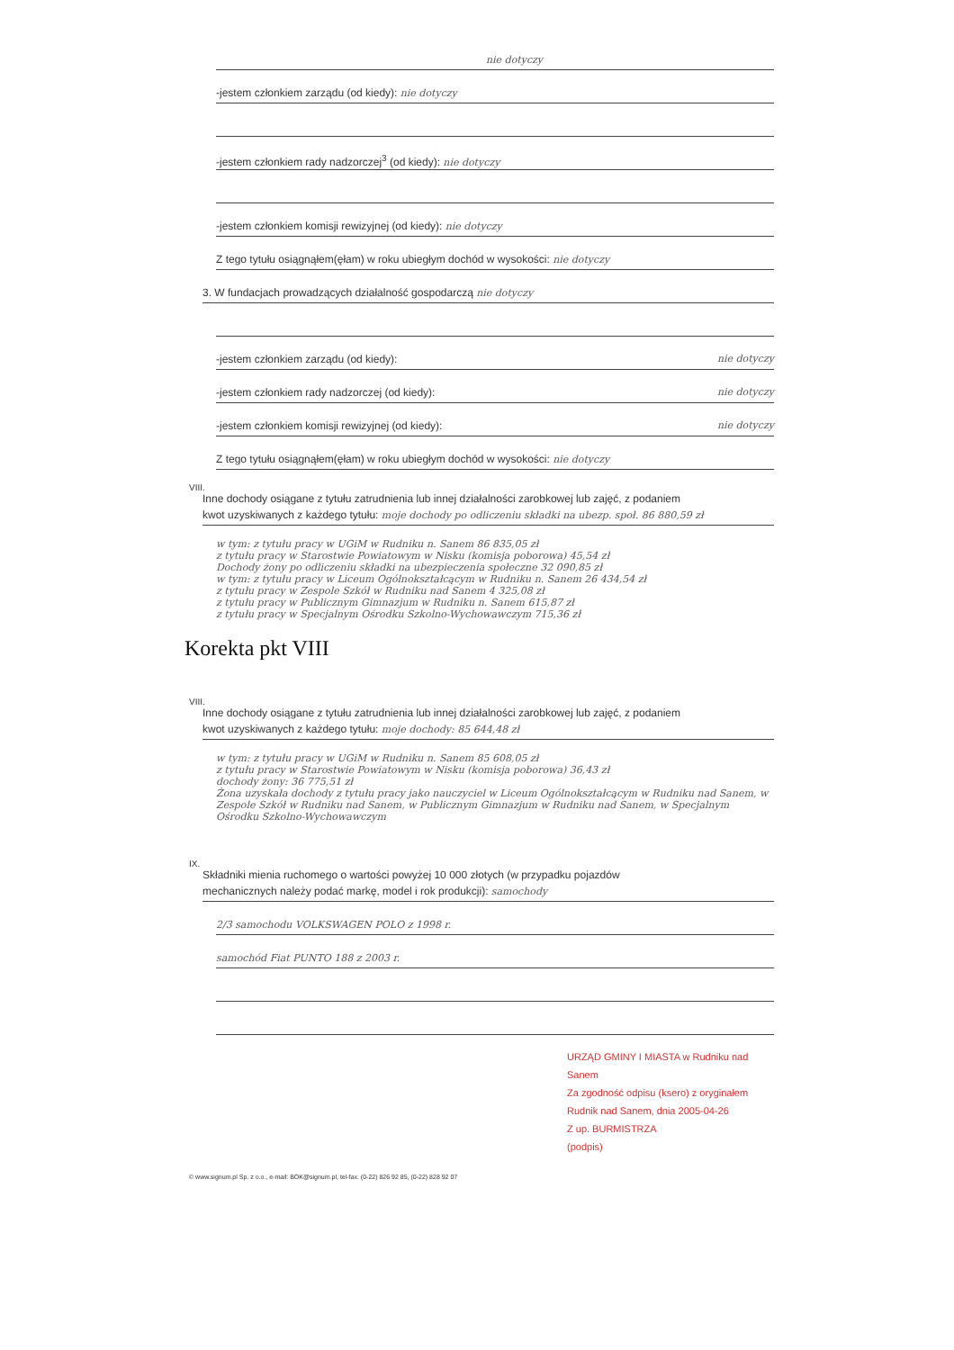nie dotyczy
-jestem członkiem zarządu (od kiedy): nie dotyczy
-jestem członkiem rady nadzorczej<sup>3</sup> (od kiedy): nie dotyczy
-jestem członkiem komisji rewizyjnej (od kiedy): nie dotyczy
Z tego tytułu osiągnąłem(ęłam) w roku ubiegłym dochód w wysokości: nie dotyczy
3. W fundacjach prowadzących działalność gospodarczą nie dotyczy
-jestem członkiem zarządu (od kiedy): nie dotyczy
-jestem członkiem rady nadzorczej (od kiedy): nie dotyczy
-jestem członkiem komisji rewizyjnej (od kiedy): nie dotyczy
Z tego tytułu osiągnąłem(ęłam) w roku ubiegłym dochód w wysokości: nie dotyczy
VIII.
Inne dochody osiągane z tytułu zatrudnienia lub innej działalności zarobkowej lub zajęć, z podaniem
kwot uzyskiwanych z każdego tytułu: moje dochody po odliczeniu składki na ubezp. społ. 86 880,59 zł
w tym: z tytułu pracy w UGiM w Rudniku n. Sanem 86 835,05 zł
z tytułu pracy w Starostwie Powiatowym w Nisku (komisja poborowa) 45,54 zł
Dochody żony po odliczeniu składki na ubezpieczenia społeczne 32 090,85 zł
w tym: z tytułu pracy w Liceum Ogólnokształcącym w Rudniku n. Sanem 26 434,54 zł
z tytułu pracy w Zespole Szkół w Rudniku nad Sanem 4 325,08 zł
z tytułu pracy w Publicznym Gimnazjum w Rudniku n. Sanem 615,87 zł
z tytułu pracy w Specjalnym Ośrodku Szkolno-Wychowawczym 715,36 zł
Korekta pkt VIII
VIII.
Inne dochody osiągane z tytułu zatrudnienia lub innej działalności zarobkowej lub zajęć, z podaniem
kwot uzyskiwanych z każdego tytułu: moje dochody: 85 644,48 zł
w tym: z tytułu pracy w UGiM w Rudniku n. Sanem 85 608,05 zł
z tytułu pracy w Starostwie Powiatowym w Nisku (komisja poborowa) 36,43 zł
dochody żony: 36 775,51 zł
Żona uzyskała dochody z tytułu pracy jako nauczyciel w Liceum Ogólnokształcącym w Rudniku nad Sanem, w Zespole Szkół w Rudniku nad Sanem, w Publicznym Gimnazjum w Rudniku nad Sanem, w Specjalnym Ośrodku Szkolno-Wychowawczym
IX.
Składniki mienia ruchomego o wartości powyżej 10 000 złotych (w przypadku pojazdów
mechanicznych należy podać markę, model i rok produkcji): samochody
2/3 samochodu VOLKSWAGEN POLO z 1998 r.
samochód Fiat PUNTO 188 z 2003 r.
URZĄD GMINY I MIASTA w Rudniku nad Sanem
Za zgodność odpisu (ksero) z oryginałem
Rudnik nad Sanem, dnia 2005-04-26
Z up. BURMISTRZA
(podpis)
© www.signum.pl Sp. z o.o., e-mail: BOK@signum.pl, tel-fax. (0-22) 826 92 85, (0-22) 828 92 07